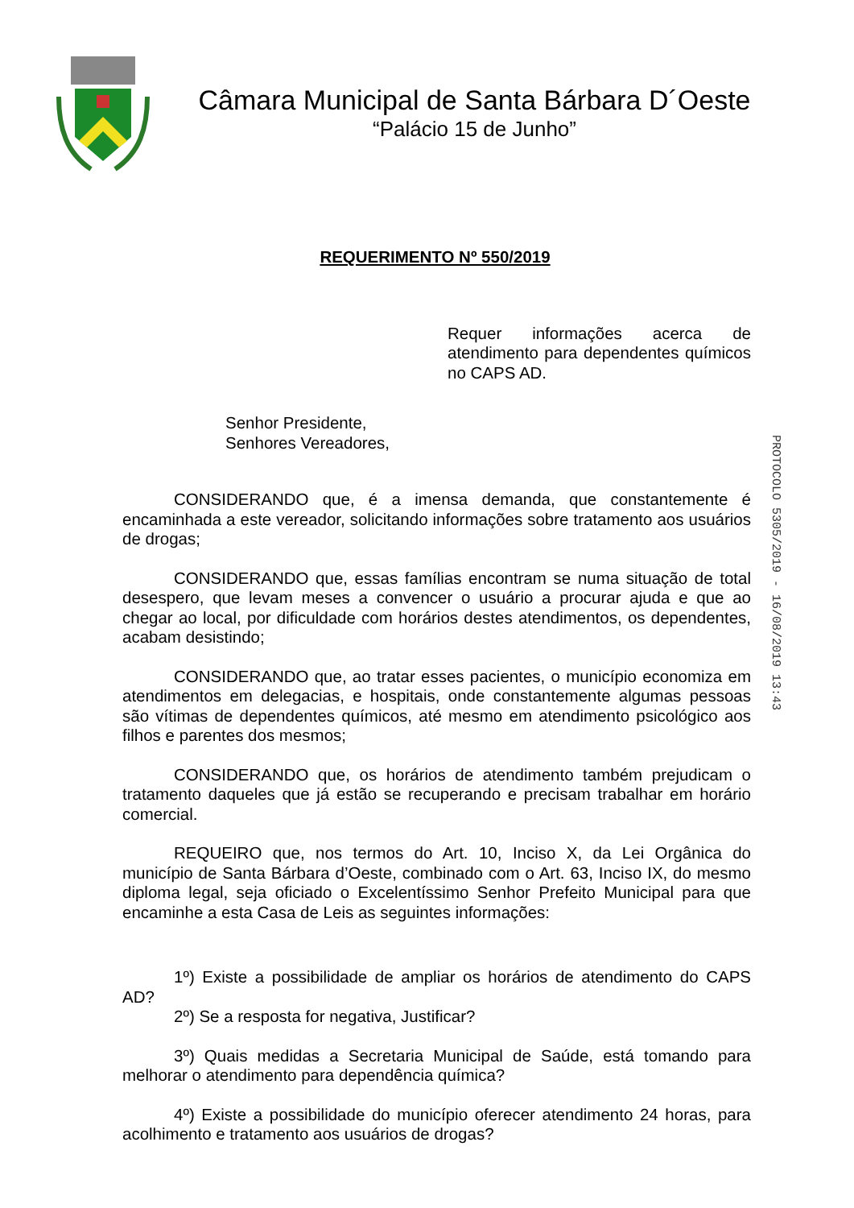Câmara Municipal de Santa Bárbara D´Oeste
“Palácio 15 de Junho”
REQUERIMENTO Nº 550/2019
Requer informações acerca de atendimento para dependentes químicos no CAPS AD.
Senhor Presidente,
Senhores Vereadores,
CONSIDERANDO que, é a imensa demanda, que constantemente é encaminhada a este vereador, solicitando informações sobre tratamento aos usuários de drogas;
CONSIDERANDO que, essas famílias encontram se numa situação de total desespero, que levam meses a convencer o usuário a procurar ajuda e que ao chegar ao local, por dificuldade com horários destes atendimentos, os dependentes, acabam desistindo;
CONSIDERANDO que, ao tratar esses pacientes, o município economiza em atendimentos em delegacias, e hospitais, onde constantemente algumas pessoas são vítimas de dependentes químicos, até mesmo em atendimento psicológico aos filhos e parentes dos mesmos;
CONSIDERANDO que, os horários de atendimento também prejudicam o tratamento daqueles que já estão se recuperando e precisam trabalhar em horário comercial.
REQUEIRO que, nos termos do Art. 10, Inciso X, da Lei Orgânica do município de Santa Bárbara d’Oeste, combinado com o Art. 63, Inciso IX, do mesmo diploma legal, seja oficiado o Excelentíssimo Senhor Prefeito Municipal para que encaminhe a esta Casa de Leis as seguintes informações:
1º) Existe a possibilidade de ampliar os horários de atendimento do CAPS AD?
2º) Se a resposta for negativa, Justificar?
3º) Quais medidas a Secretaria Municipal de Saúde, está tomando para melhorar o atendimento para dependência química?
4º) Existe a possibilidade do município oferecer atendimento 24 horas, para acolhimento e tratamento aos usuários de drogas?
PROTOCOLO 5305/2019 - 16/08/2019 13:43